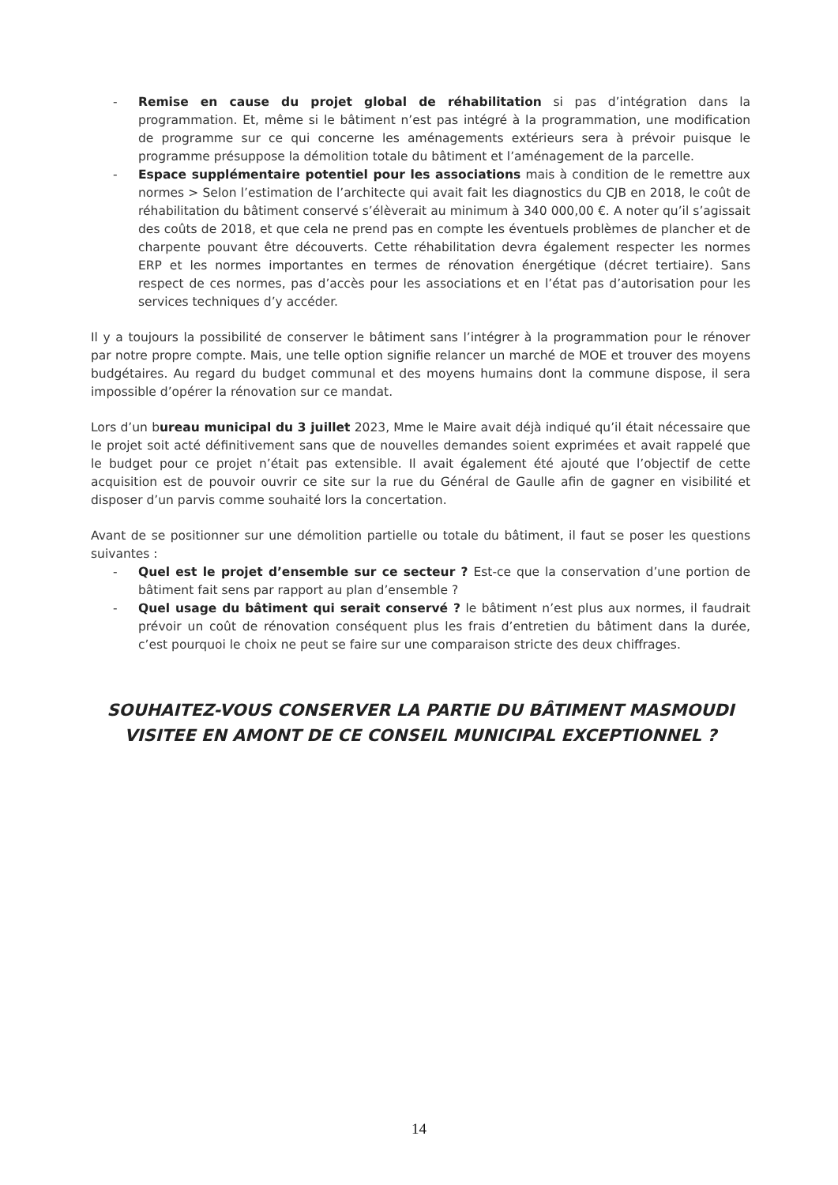- Remise en cause du projet global de réhabilitation si pas d’intégration dans la programmation. Et, même si le bâtiment n’est pas intégré à la programmation, une modification de programme sur ce qui concerne les aménagements extérieurs sera à prévoir puisque le programme présuppose la démolition totale du bâtiment et l’aménagement de la parcelle.
- Espace supplémentaire potentiel pour les associations mais à condition de le remettre aux normes > Selon l’estimation de l’architecte qui avait fait les diagnostics du CJB en 2018, le coût de réhabilitation du bâtiment conservé s’élèverait au minimum à 340 000,00 €. A noter qu’il s’agissait des coûts de 2018, et que cela ne prend pas en compte les éventuels problèmes de plancher et de charpente pouvant être découverts. Cette réhabilitation devra également respecter les normes ERP et les normes importantes en termes de rénovation énergétique (décret tertiaire). Sans respect de ces normes, pas d’accès pour les associations et en l’état pas d’autorisation pour les services techniques d’y accéder.
Il y a toujours la possibilité de conserver le bâtiment sans l’intégrer à la programmation pour le rénover par notre propre compte. Mais, une telle option signifie relancer un marché de MOE et trouver des moyens budgétaires. Au regard du budget communal et des moyens humains dont la commune dispose, il sera impossible d’opérer la rénovation sur ce mandat.
Lors d’un bureau municipal du 3 juillet 2023, Mme le Maire avait déjà indiqué qu’il était nécessaire que le projet soit acté définitivement sans que de nouvelles demandes soient exprimées et avait rappelé que le budget pour ce projet n’était pas extensible. Il avait également été ajouté que l’objectif de cette acquisition est de pouvoir ouvrir ce site sur la rue du Général de Gaulle afin de gagner en visibilité et disposer d’un parvis comme souhaité lors la concertation.
Avant de se positionner sur une démolition partielle ou totale du bâtiment, il faut se poser les questions suivantes :
- Quel est le projet d’ensemble sur ce secteur ? Est-ce que la conservation d’une portion de bâtiment fait sens par rapport au plan d’ensemble ?
- Quel usage du bâtiment qui serait conservé ? le bâtiment n’est plus aux normes, il faudrait prévoir un coût de rénovation conséquent plus les frais d’entretien du bâtiment dans la durée, c’est pourquoi le choix ne peut se faire sur une comparaison stricte des deux chiffrages.
SOUHAITEZ-VOUS CONSERVER LA PARTIE DU BÂTIMENT MASMOUDI VISITEE EN AMONT DE CE CONSEIL MUNICIPAL EXCEPTIONNEL ?
14